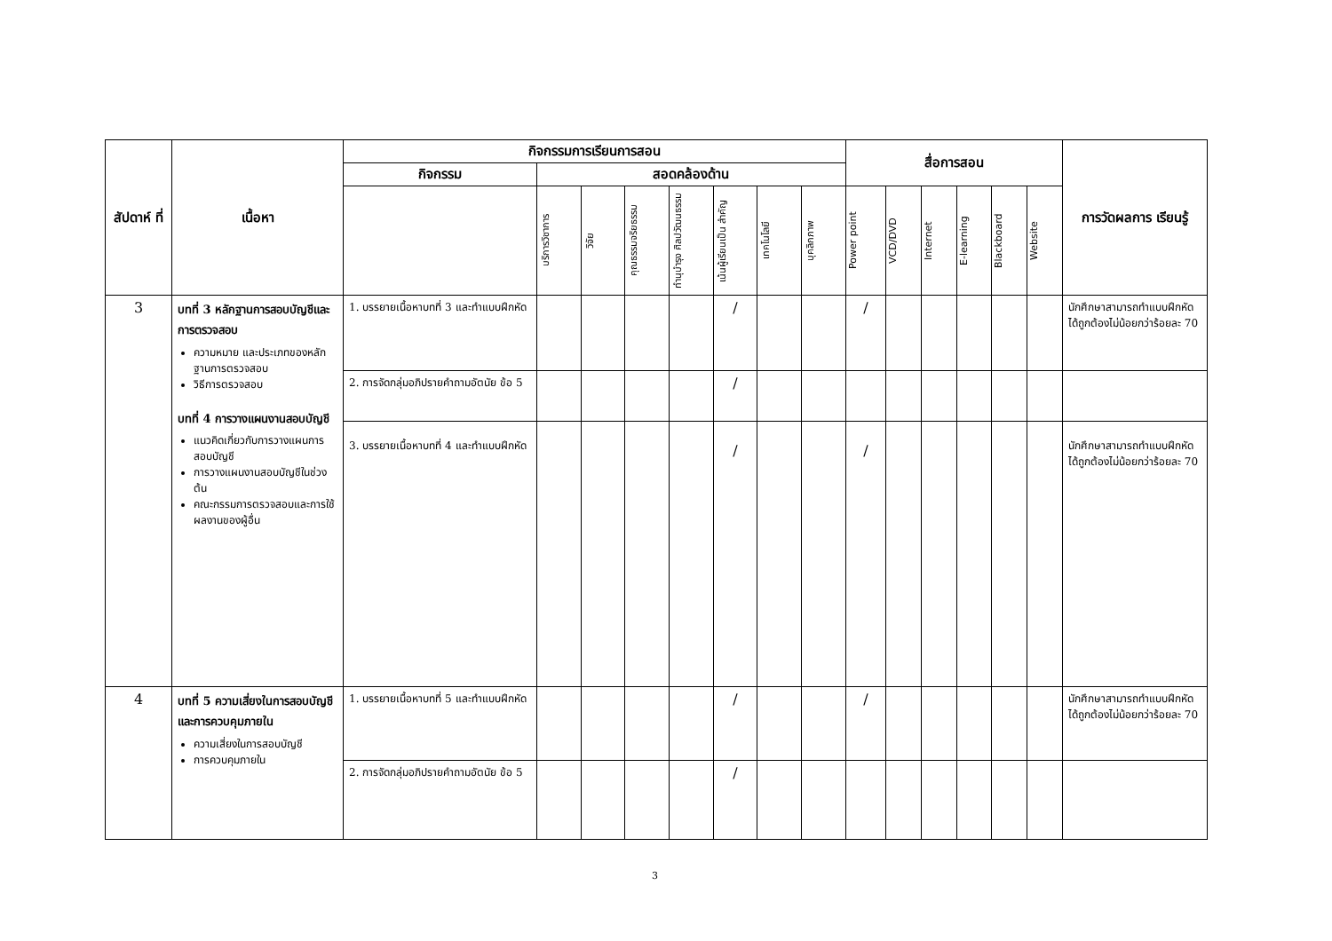| สัปดาห์ ที่ | เนื้อหา | กิจกรรมการเรียนการสอน | | | | | | | | สื่อการสอน | | | | | | การวัดผลการ เรียนรู้ |
| --- | --- | --- | --- | --- | --- | --- | --- | --- | --- | --- | --- | --- | --- | --- | --- | --- |
| | | กิจกรรม | สอดคล้องด้าน | | | | | | | | | | | | | |
| | | | บริการวิชาการ | วิจัย | คุณธรรมจริยธรรม | ทำนุบำรุง ศิลปวัฒนธรรม | เน้นผู้เรียนเป็น สำคัญ | เทคโนโลยี | บุคลิกภาพ | Power point | VCD/DVD | Internet | E-learning | Blackboard | Website | |
| 3 | บทที่ 3 หลักฐานการสอบบัญชีและการตรวจสอบ ความหมาย และประเภทของหลักฐานการตรวจสอบ วิธีการตรวจสอบ บทที่ 4 การวางแผนงานสอบบัญชี แนวคิดเกี่ยวกับการวางแผนการสอบบัญชี การวางแผนงานสอบบัญชีในช่วงต้น คณะกรรมการตรวจสอบและการใช้ผลงานของผู้อื่น | 1. บรรยายเนื้อหาบทที่ 3 และทำแบบฝึกหัด | | | | | / | | | / | | | | | | นักศึกษาสามารถทำแบบฝึกหัดได้ถูกต้องไม่น้อยกว่าร้อยละ 70 |
| | | 2. การจัดกลุ่มอภิปรายคำถามอัตนัย ข้อ 5 | | | | | / | | | | | | | | | |
| | | 3. บรรยายเนื้อหาบทที่ 4 และทำแบบฝึกหัด | | | | | / | | | / | | | | | | นักศึกษาสามารถทำแบบฝึกหัดได้ถูกต้องไม่น้อยกว่าร้อยละ 70 |
| 4 | บทที่ 5 ความเสี่ยงในการสอบบัญชีและการควบคุมภายใน ความเสี่ยงในการสอบบัญชี การควบคุมภายใน | 1. บรรยายเนื้อหาบทที่ 5 และทำแบบฝึกหัด | | | | | / | | | / | | | | | | นักศึกษาสามารถทำแบบฝึกหัดได้ถูกต้องไม่น้อยกว่าร้อยละ 70 |
| | | 2. การจัดกลุ่มอภิปรายคำถามอัตนัย ข้อ 5 | | | | | / | | | | | | | | | |
3